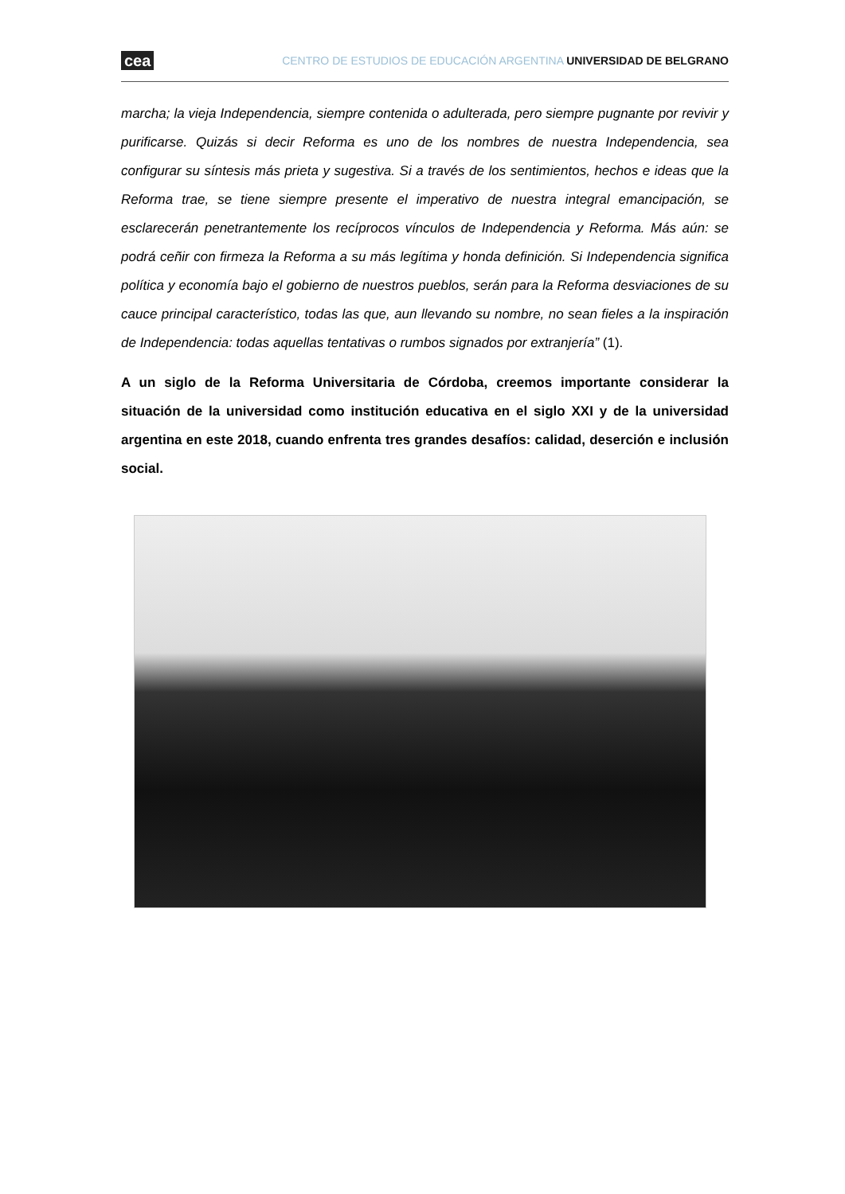cea CENTRO DE ESTUDIOS DE EDUCACIÓN ARGENTINA UNIVERSIDAD DE BELGRANO
marcha; la vieja Independencia, siempre contenida o adulterada, pero siempre pugnante por revivir y purificarse. Quizás si decir Reforma es uno de los nombres de nuestra Independencia, sea configurar su síntesis más prieta y sugestiva. Si a través de los sentimientos, hechos e ideas que la Reforma trae, se tiene siempre presente el imperativo de nuestra integral emancipación, se esclarecerán penetrantemente los recíprocos vínculos de Independencia y Reforma. Más aún: se podrá ceñir con firmeza la Reforma a su más legítima y honda definición. Si Independencia significa política y economía bajo el gobierno de nuestros pueblos, serán para la Reforma desviaciones de su cauce principal característico, todas las que, aun llevando su nombre, no sean fieles a la inspiración de Independencia: todas aquellas tentativas o rumbos signados por extranjería” (1).
A un siglo de la Reforma Universitaria de Córdoba, creemos importante considerar la situación de la universidad como institución educativa en el siglo XXI y de la universidad argentina en este 2018, cuando enfrenta tres grandes desafíos: calidad, deserción e inclusión social.